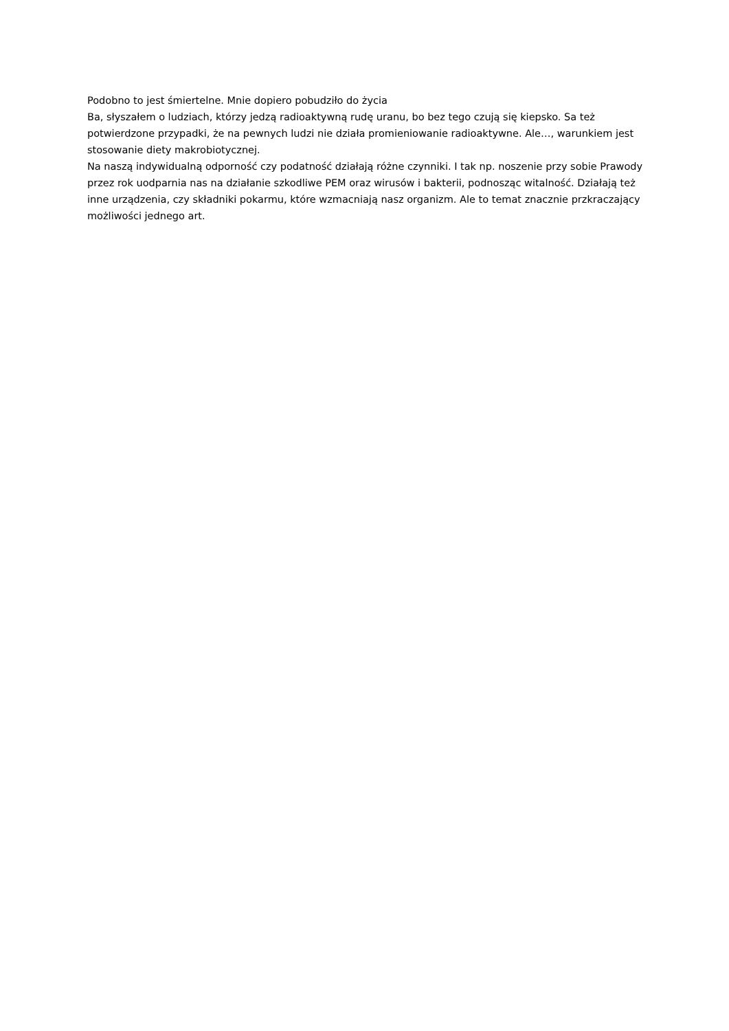Podobno to jest śmiertelne. Mnie dopiero pobudziło do życia
Ba, słyszałem o ludziach, którzy jedzą radioaktywną rudę uranu, bo bez tego czują się kiepsko. Sa też potwierdzone przypadki, że na pewnych ludzi nie działa promieniowanie radioaktywne. Ale…, warunkiem jest stosowanie diety makrobiotycznej.
Na naszą indywidualną odporność czy podatność działają różne czynniki. I tak np. noszenie przy sobie Prawody przez rok uodparnia nas na działanie szkodliwe PEM oraz wirusów i bakterii, podnosząc witalność. Działają też inne urządzenia, czy składniki pokarmu, które wzmacniają nasz organizm. Ale to temat znacznie przkraczający możliwości jednego art.